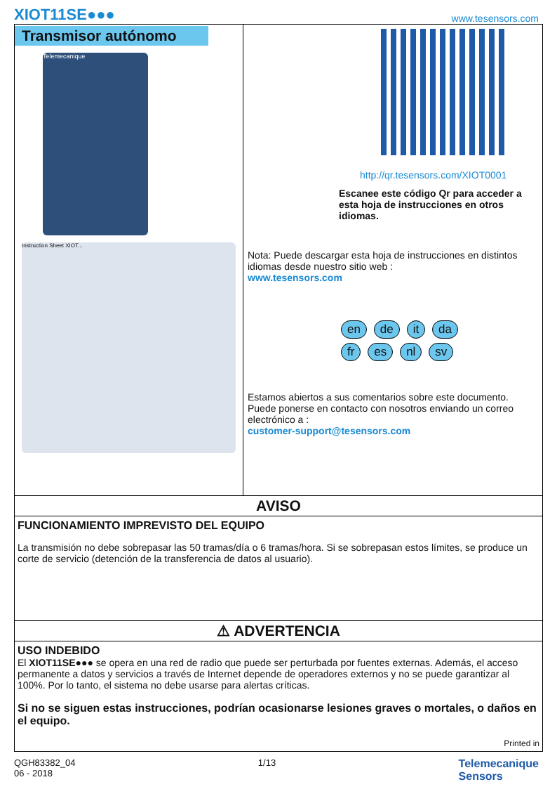XIOT11SE●●● www.tesensors.com
Transmisor autónomo
Telemecanique
Instruction Sheet XIOT...
http://qr.tesensors.com/XIOT0001
Escanee este código Qr para acceder a esta hoja de instrucciones en otros idiomas.
Nota: Puede descargar esta hoja de instrucciones en distintos idiomas desde nuestro sitio web :
www.tesensors.com
en de it da
fr es nl sv
Estamos abiertos a sus comentarios sobre este documento. Puede ponerse en contacto con nosotros enviando un correo electrónico a :
customer-support@tesensors.com
AVISO
FUNCIONAMIENTO IMPREVISTO DEL EQUIPO
La transmisión no debe sobrepasar las 50 tramas/día o 6 tramas/hora. Si se sobrepasan estos límites, se produce un corte de servicio (detención de la transferencia de datos al usuario).
⚠ ADVERTENCIA
USO INDEBIDO
El XIOT11SE●●● se opera en una red de radio que puede ser perturbada por fuentes externas. Además, el acceso permanente a datos y servicios a través de Internet depende de operadores externos y no se puede garantizar al 100%. Por lo tanto, el sistema no debe usarse para alertas críticas.
Si no se siguen estas instrucciones, podrían ocasionarse lesiones graves o mortales, o daños en el equipo.
Printed in
QGH83382_04
06 - 2018 1/13 Telemecanique
Sensors